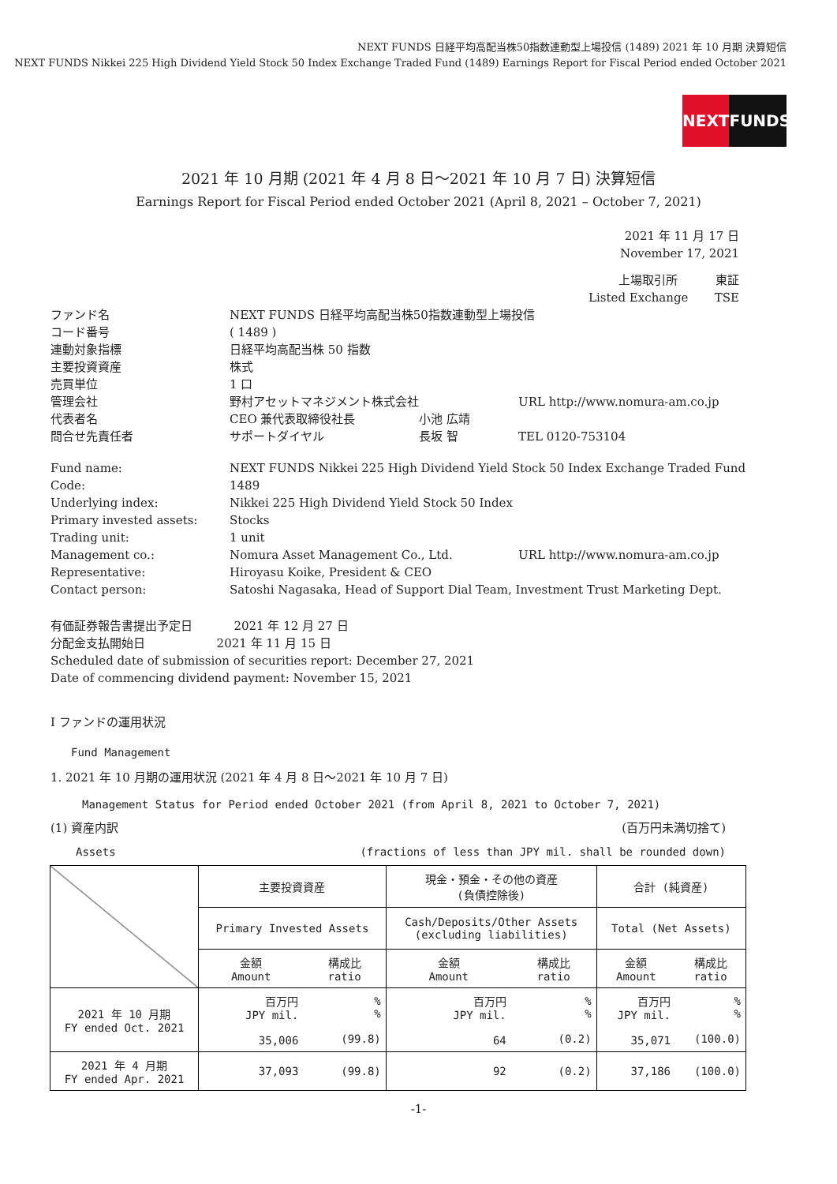NEXT FUNDS 日経平均高配当株50指数連動型上場投信 (1489) 2021 年 10 月期 決算短信
NEXT FUNDS Nikkei 225 High Dividend Yield Stock 50 Index Exchange Traded Fund (1489) Earnings Report for Fiscal Period ended October 2021
NEXT FUNDS
2021 年 10 月期 (2021 年 4 月 8 日～2021 年 10 月 7 日) 決算短信
Earnings Report for Fiscal Period ended October 2021 (April 8, 2021 – October 7, 2021)
2021 年 11 月 17 日
November 17, 2021
上場取引所 東証
Listed Exchange TSE
| ファンド名 | NEXT FUNDS 日経平均高配当株50指数連動型上場投信 | | |
| コード番号 | ( 1489 ) | | |
| 連動対象指標 | 日経平均高配当株 50 指数 | | |
| 主要投資資産 | 株式 | | |
| 売買単位 | 1 口 | | |
| 管理会社 | 野村アセットマネジメント株式会社 | | URL http://www.nomura-am.co.jp |
| 代表者名 | CEO 兼代表取締役社長 | 小池 広靖 | |
| 問合せ先責任者 | サポートダイヤル | 長坂 智 | TEL 0120-753104 |
| Fund name: | NEXT FUNDS Nikkei 225 High Dividend Yield Stock 50 Index Exchange Traded Fund | | |
| Code: | 1489 | | |
| Underlying index: | Nikkei 225 High Dividend Yield Stock 50 Index | | |
| Primary invested assets: | Stocks | | |
| Trading unit: | 1 unit | | |
| Management co.: | Nomura Asset Management Co., Ltd. | | URL http://www.nomura-am.co.jp |
| Representative: | Hiroyasu Koike, President & CEO | | |
| Contact person: | Satoshi Nagasaka, Head of Support Dial Team, Investment Trust Marketing Dept. | | |
有価証券報告書提出予定日 2021 年 12 月 27 日
分配金支払開始日 2021 年 11 月 15 日
Scheduled date of submission of securities report: December 27, 2021
Date of commencing dividend payment: November 15, 2021
Ⅰ ファンドの運用状況
Fund Management
1. 2021 年 10 月期の運用状況 (2021 年 4 月 8 日～2021 年 10 月 7 日)
Management Status for Period ended October 2021 (from April 8, 2021 to October 7, 2021)
(1) 資産内訳 (百万円未満切捨て)
Assets (fractions of less than JPY mil. shall be rounded down)
| | 主要投資資産 | | 現金・預金・その他の資産 (負債控除後) | | 合計 (純資産) | |
| | Primary Invested Assets | | Cash/Deposits/Other Assets (excluding liabilities) | | Total (Net Assets) | |
| | 金額 Amount | 構成比 ratio | 金額 Amount | 構成比 ratio | 金額 Amount | 構成比 ratio |
| 2021 年 10 月期 FY ended Oct. 2021 | 百万円 JPY mil. 35,006 | % % (99.8) | 百万円 JPY mil. 64 | % % (0.2) | 百万円 JPY mil. 35,071 | % % (100.0) |
| 2021 年 4 月期 FY ended Apr. 2021 | 37,093 | (99.8) | 92 | (0.2) | 37,186 | (100.0) |
-1-